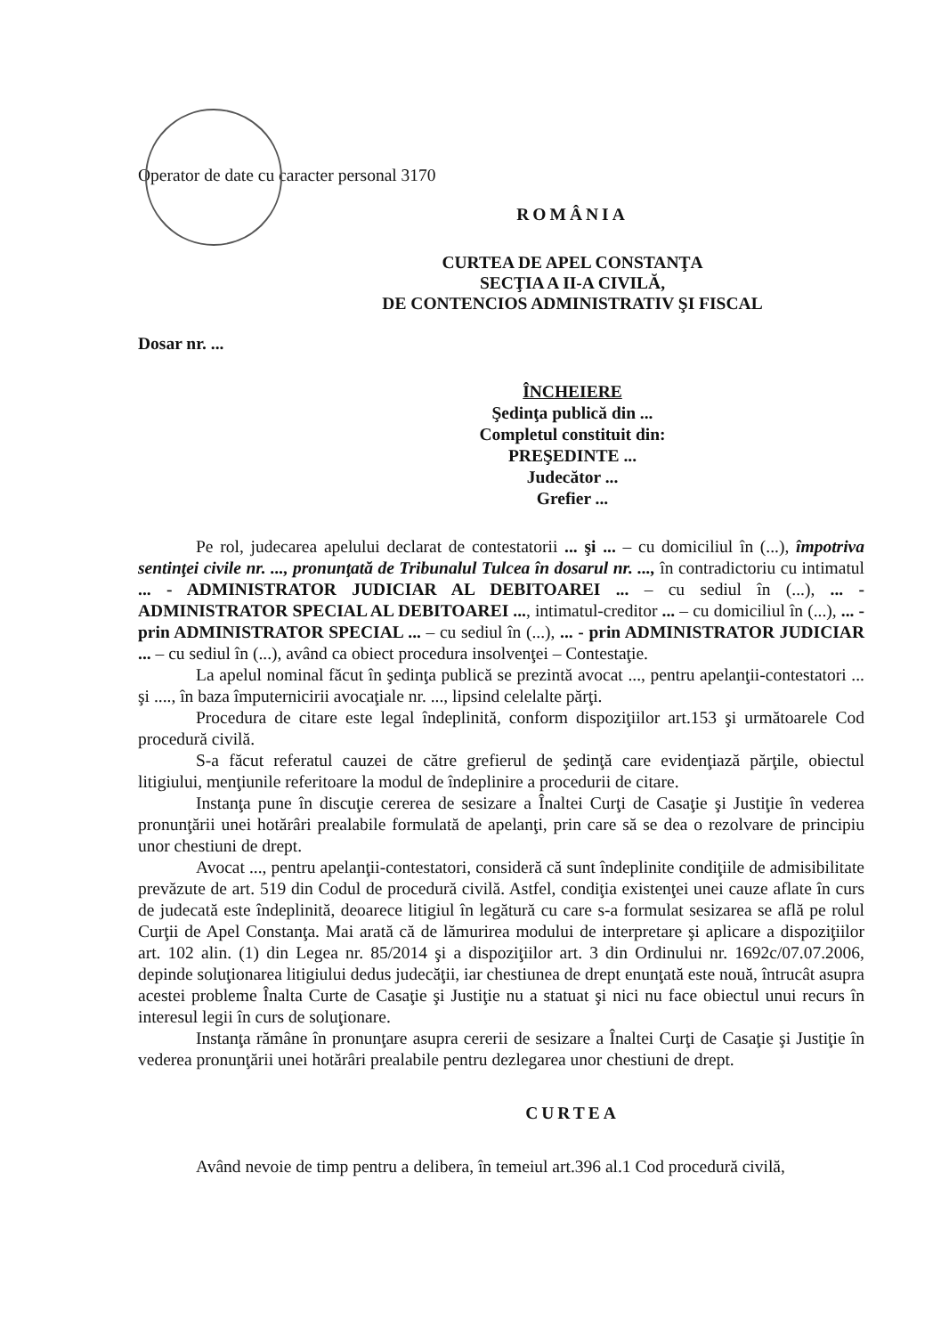Operator de date cu caracter personal 3170
ROMÂNIA
CURTEA DE APEL CONSTANŢA
SECŢIA A II-A CIVILĂ,
DE CONTENCIOS ADMINISTRATIV ŞI FISCAL
Dosar nr. ...
ÎNCHEIERE
Şedinţa publică din ...
Completul constituit din:
PREŞEDINTE ...
Judecător ...
Grefier ...
Pe rol, judecarea apelului declarat de contestatorii ... şi ... – cu domiciliul în (...), împotriva sentinţei civile nr. ..., pronunţată de Tribunalul Tulcea în dosarul nr. ..., în contradictoriu cu intimatul ... - ADMINISTRATOR JUDICIAR AL DEBITOAREI ... – cu sediul în (...), ... - ADMINISTRATOR SPECIAL AL DEBITOAREI ..., intimatul-creditor ... – cu domiciliul în (...), ... - prin ADMINISTRATOR SPECIAL ... – cu sediul în (...), ... - prin ADMINISTRATOR JUDICIAR ... – cu sediul în (...), având ca obiect procedura insolvenţei – Contestaţie.
La apelul nominal făcut în şedinţa publică se prezintă avocat ..., pentru apelanţii-contestatori ... şi ...., în baza împuternicirii avocaţiale nr. ..., lipsind celelalte părţi.
Procedura de citare este legal îndeplinită, conform dispoziţiilor art.153 şi următoarele Cod procedură civilă.
S-a făcut referatul cauzei de către grefierul de şedinţă care evidenţiază părţile, obiectul litigiului, menţiunile referitoare la modul de îndeplinire a procedurii de citare.
Instanţa pune în discuţie cererea de sesizare a Înaltei Curţi de Casaţie şi Justiţie în vederea pronunţării unei hotărâri prealabile formulată de apelanţi, prin care să se dea o rezolvare de principiu unor chestiuni de drept.
Avocat ..., pentru apelanţii-contestatori, consideră că sunt îndeplinite condiţiile de admisibilitate prevăzute de art. 519 din Codul de procedură civilă. Astfel, condiţia existenţei unei cauze aflate în curs de judecată este îndeplinită, deoarece litigiul în legătură cu care s-a formulat sesizarea se află pe rolul Curţii de Apel Constanţa. Mai arată că de lămurirea modului de interpretare şi aplicare a dispoziţiilor art. 102 alin. (1) din Legea nr. 85/2014 şi a dispoziţiilor art. 3 din Ordinului nr. 1692c/07.07.2006, depinde soluţionarea litigiului dedus judecăţii, iar chestiunea de drept enunţată este nouă, întrucât asupra acestei probleme Înalta Curte de Casaţie şi Justiţie nu a statuat şi nici nu face obiectul unui recurs în interesul legii în curs de soluţionare.
Instanţa rămâne în pronunţare asupra cererii de sesizare a Înaltei Curţi de Casaţie şi Justiţie în vederea pronunţării unei hotărâri prealabile pentru dezlegarea unor chestiuni de drept.
CURTEA
Având nevoie de timp pentru a delibera, în temeiul art.396 al.1 Cod procedură civilă,